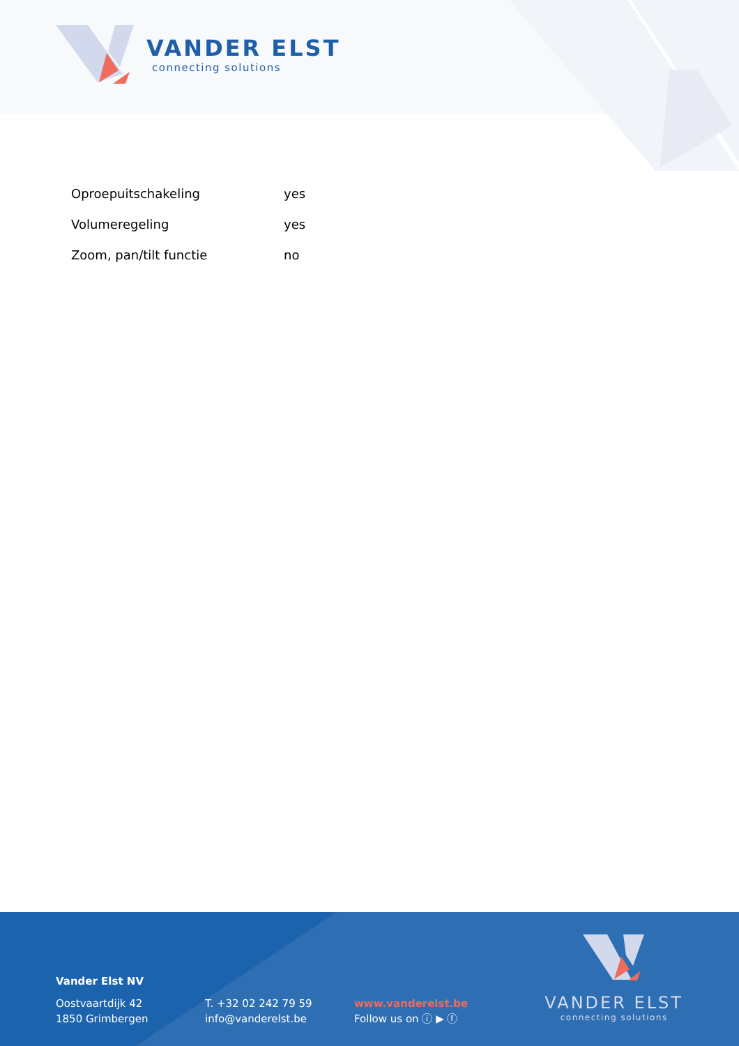VANDER ELST
connecting solutions
| Oproepuitschakeling | yes |
| Volumeregeling | yes |
| Zoom, pan/tilt functie | no |
Vander Elst NV
Oostvaartdijk 42
1850 Grimbergen
T. +32 02 242 79 59
info@vanderelst.be
www.vanderelst.be
Follow us on ⓘ ▶ ⓕ
VANDER ELST
connecting solutions